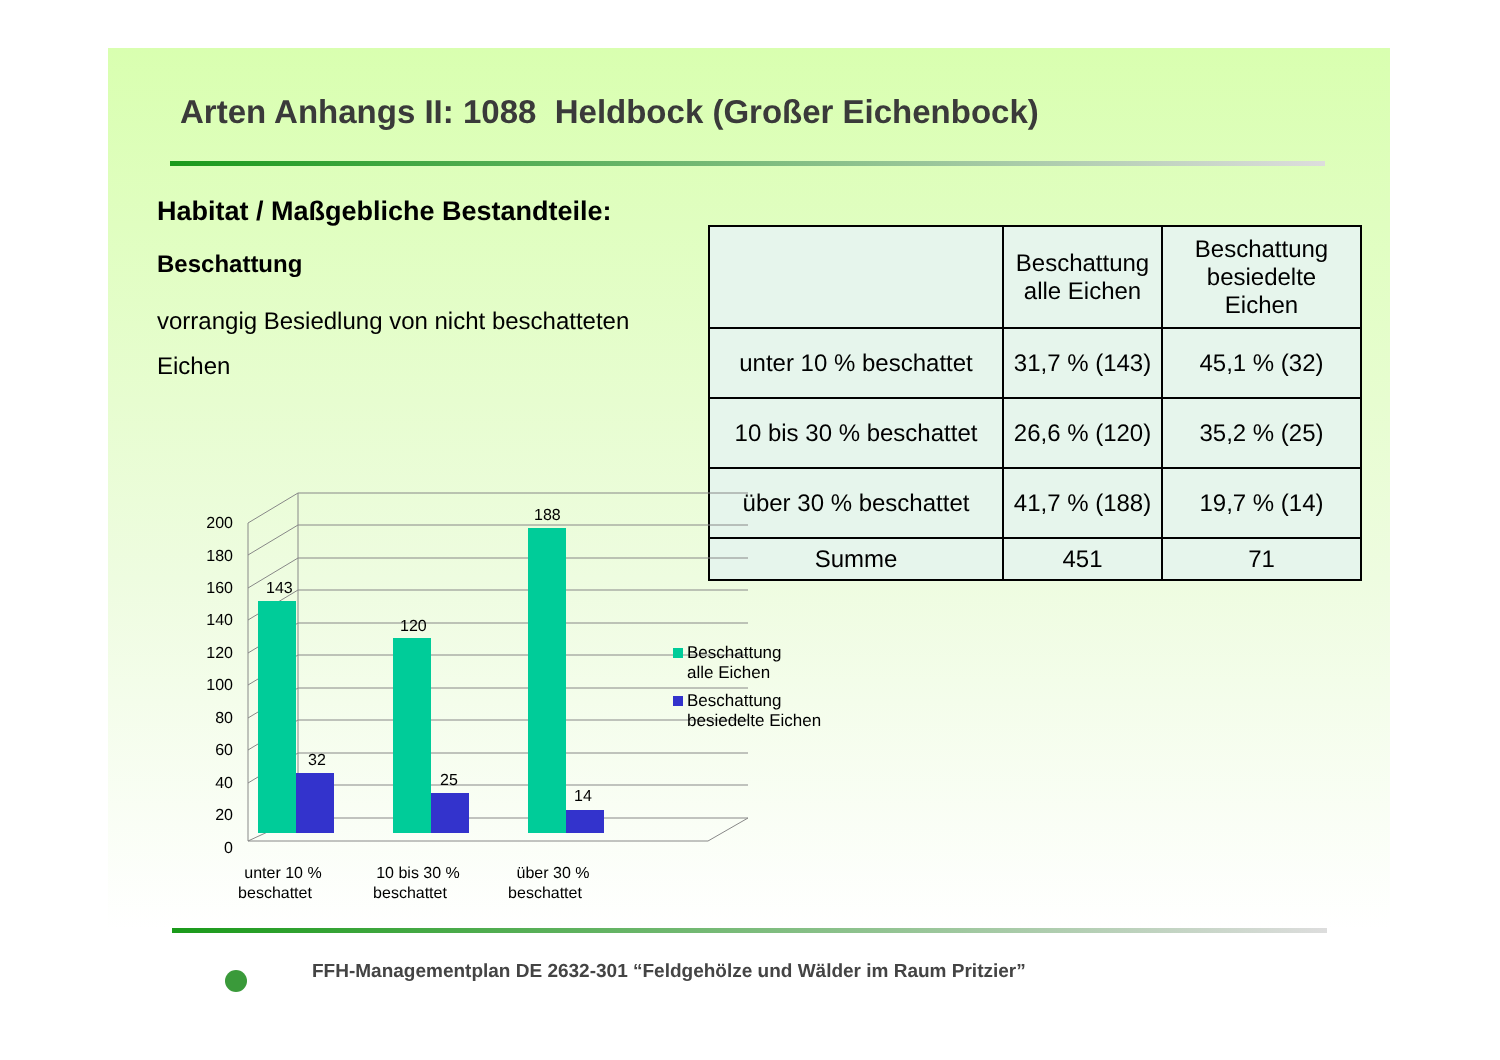Arten Anhangs II: 1088 Heldbock (Großer Eichenbock)
Habitat / Maßgebliche Bestandteile:
Beschattung
vorrangig Besiedlung von nicht beschatteten Eichen
| | Beschattung alle Eichen | Beschattung besiedelte Eichen |
| --- | --- | --- |
| unter 10 % beschattet | 31,7 % (143) | 45,1 % (32) |
| 10 bis 30 % beschattet | 26,6 % (120) | 35,2 % (25) |
| über 30 % beschattet | 41,7 % (188) | 19,7 % (14) |
| Summe | 451 | 71 |
200
180
160
140
120
100
80
60
40
20
0
143
32
120
25
188
14
unter 10 %
beschattet
10 bis 30 %
beschattet
über 30 %
beschattet
Beschattung
alle Eichen
Beschattung
besiedelte Eichen
FFH-Managementplan DE 2632-301 “Feldgehölze und Wälder im Raum Pritzier”